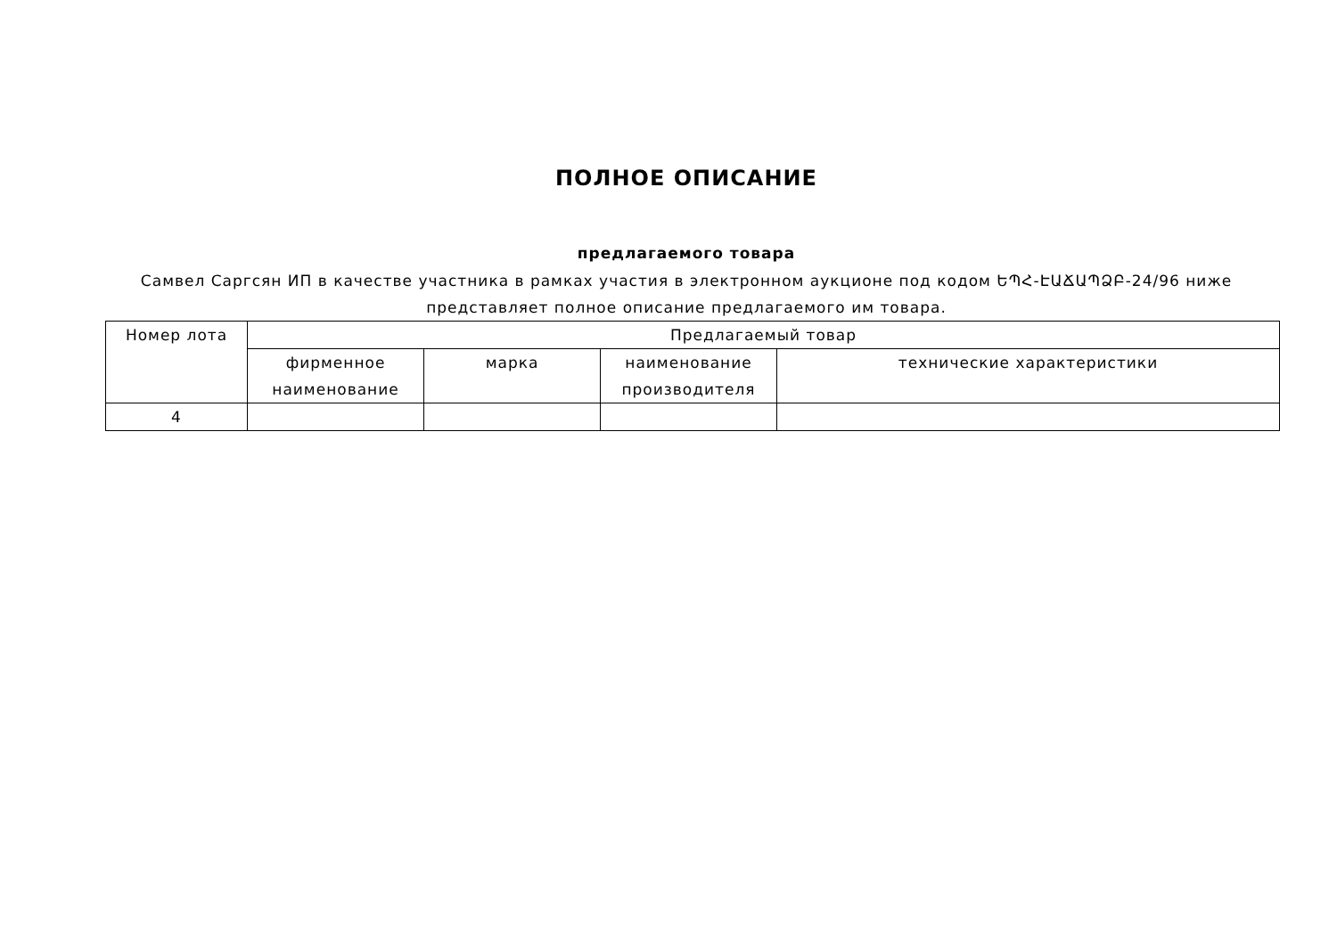ПОЛНОЕ ОПИСАНИЕ
предлагаемого товара
Самвел Саргсян ИП в качестве участника в рамках участия в электронном аукционе под кодом ԵՊՀ-ԷԱՃԱՊՁԲ-24/96 ниже представляет полное описание предлагаемого им товара.
| Номер лота | Предлагаемый товар | | | |
| --- | --- | --- | --- | --- |
| | фирменное наименование | марка | наименование производителя | технические характеристики |
| 4 | | | | |